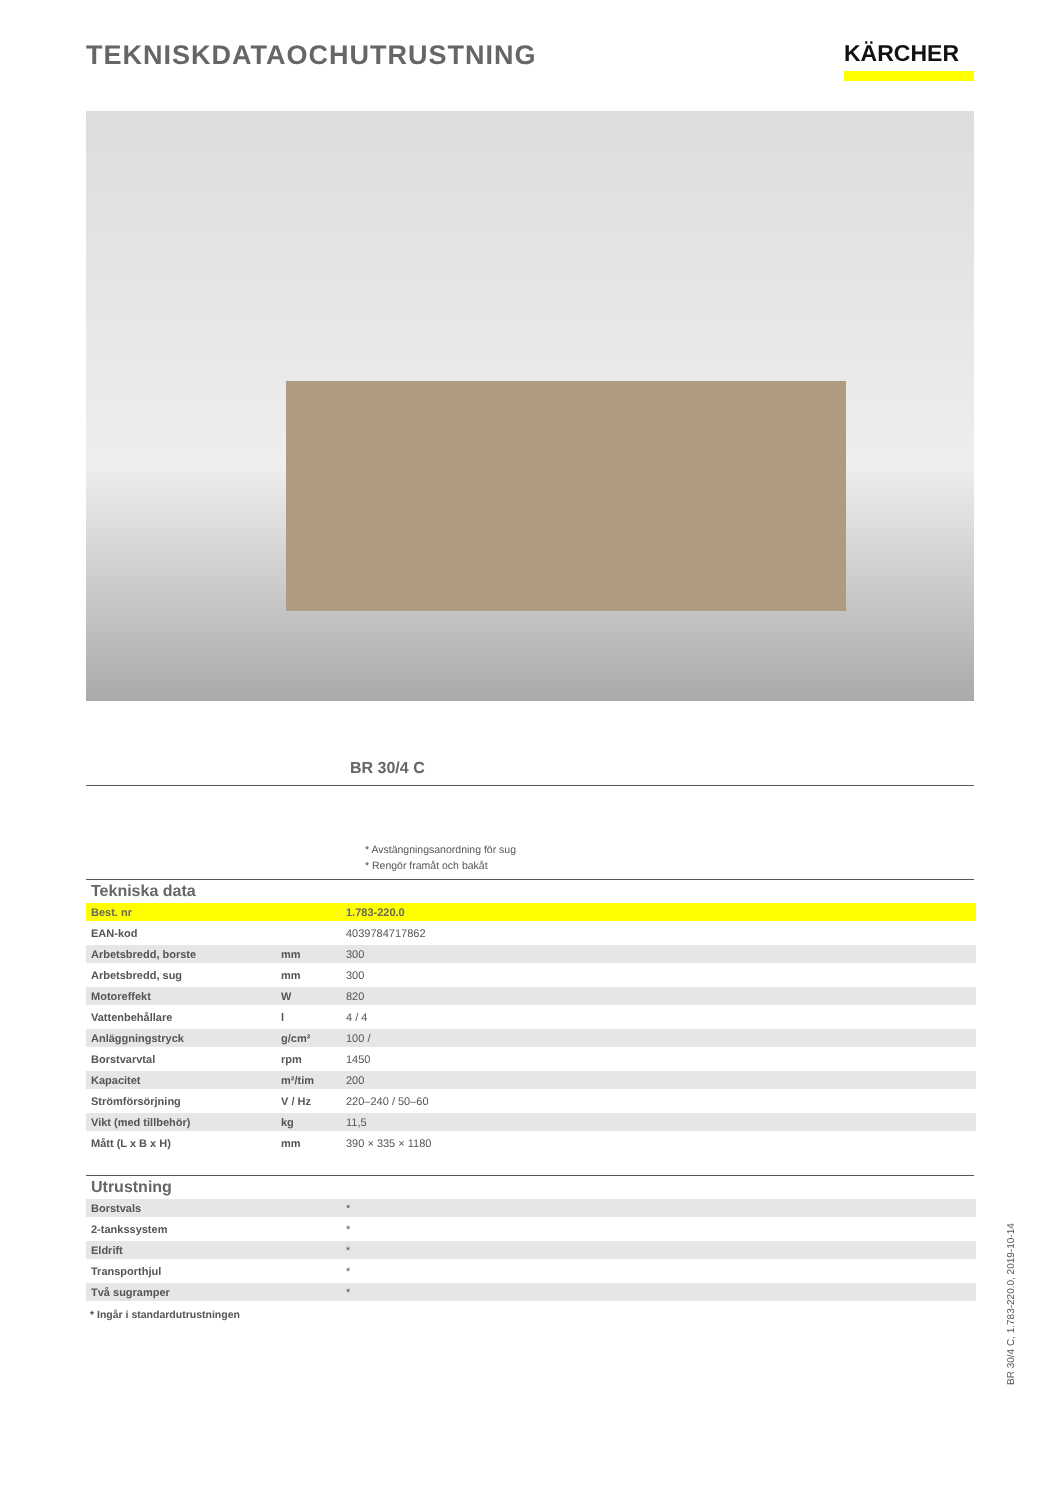TEKNISKDATAOCHUTRUSTNING
KÄRCHER
BR 30/4 C
* Avstängningsanordning för sug
* Rengör framåt och bakåt
Tekniska data
| Best. nr | | 1.783-220.0 |
| EAN-kod | | 4039784717862 |
| Arbetsbredd, borste | mm | 300 |
| Arbetsbredd, sug | mm | 300 |
| Motoreffekt | W | 820 |
| Vattenbehållare | l | 4 / 4 |
| Anläggningstryck | g/cm² | 100 / |
| Borstvarvtal | rpm | 1450 |
| Kapacitet | m²/tim | 200 |
| Strömförsörjning | V / Hz | 220–240 / 50–60 |
| Vikt (med tillbehör) | kg | 11,5 |
| Mått (L x B x H) | mm | 390 × 335 × 1180 |
Utrustning
| Borstvals | * |
| 2-tankssystem | * |
| Eldrift | * |
| Transporthjul | * |
| Två sugramper | * |
* Ingår i standardutrustningen
BR 30/4 C, 1.783-220.0, 2019-10-14